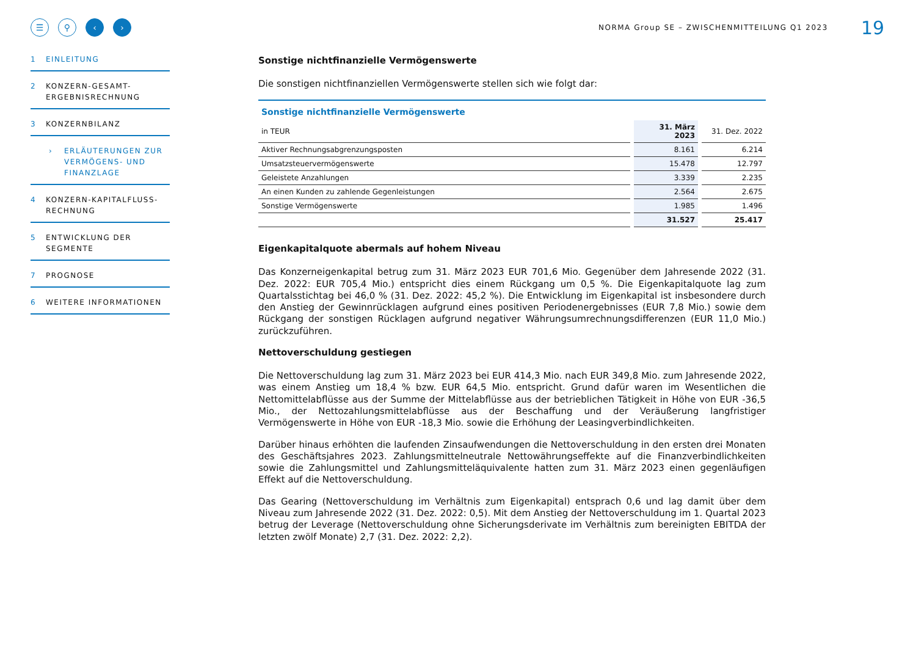☰ ⚲ ‹ ›
1 EINLEITUNG
2 KONZERN-GESAMT-ERGEBNISRECHNUNG
3 KONZERNBILANZ
› ERLÄUTERUNGEN ZUR VERMÖGENS- UND FINANZLAGE
4 KONZERN-KAPITALFLUSS-RECHNUNG
5 ENTWICKLUNG DER SEGMENTE
7 PROGNOSE
6 WEITERE INFORMATIONEN
NORMA Group SE – ZWISCHENMITTEILUNG Q1 2023
19
Sonstige nichtfinanzielle Vermögenswerte
Die sonstigen nichtfinanziellen Vermögenswerte stellen sich wie folgt dar:
Sonstige nichtfinanzielle Vermögenswerte
| in TEUR | 31. März 2023 | 31. Dez. 2022 |
| --- | --- | --- |
| Aktiver Rechnungsabgrenzungsposten | 8.161 | 6.214 |
| Umsatzsteuervermögenswerte | 15.478 | 12.797 |
| Geleistete Anzahlungen | 3.339 | 2.235 |
| An einen Kunden zu zahlende Gegenleistungen | 2.564 | 2.675 |
| Sonstige Vermögenswerte | 1.985 | 1.496 |
| | 31.527 | 25.417 |
Eigenkapitalquote abermals auf hohem Niveau
Das Konzerneigenkapital betrug zum 31. März 2023 EUR 701,6 Mio. Gegenüber dem Jahresende 2022 (31. Dez. 2022: EUR 705,4 Mio.) entspricht dies einem Rückgang um 0,5 %. Die Eigenkapitalquote lag zum Quartalsstichtag bei 46,0 % (31. Dez. 2022: 45,2 %). Die Entwicklung im Eigenkapital ist insbesondere durch den Anstieg der Gewinnrücklagen aufgrund eines positiven Periodenergebnisses (EUR 7,8 Mio.) sowie dem Rückgang der sonstigen Rücklagen aufgrund negativer Währungsumrechnungsdifferenzen (EUR 11,0 Mio.) zurückzuführen.
Nettoverschuldung gestiegen
Die Nettoverschuldung lag zum 31. März 2023 bei EUR 414,3 Mio. nach EUR 349,8 Mio. zum Jahresende 2022, was einem Anstieg um 18,4 % bzw. EUR 64,5 Mio. entspricht. Grund dafür waren im Wesentlichen die Nettomittelabflüsse aus der Summe der Mittelabflüsse aus der betrieblichen Tätigkeit in Höhe von EUR -36,5 Mio., der Nettozahlungsmittelabflüsse aus der Beschaffung und der Veräußerung langfristiger Vermögenswerte in Höhe von EUR -18,3 Mio. sowie die Erhöhung der Leasingverbindlichkeiten.
Darüber hinaus erhöhten die laufenden Zinsaufwendungen die Nettoverschuldung in den ersten drei Monaten des Geschäftsjahres 2023. Zahlungsmittelneutrale Nettowährungseffekte auf die Finanzverbindlichkeiten sowie die Zahlungsmittel und Zahlungsmitteläquivalente hatten zum 31. März 2023 einen gegenläufigen Effekt auf die Nettoverschuldung.
Das Gearing (Nettoverschuldung im Verhältnis zum Eigenkapital) entsprach 0,6 und lag damit über dem Niveau zum Jahresende 2022 (31. Dez. 2022: 0,5). Mit dem Anstieg der Nettoverschuldung im 1. Quartal 2023 betrug der Leverage (Nettoverschuldung ohne Sicherungsderivate im Verhältnis zum bereinigten EBITDA der letzten zwölf Monate) 2,7 (31. Dez. 2022: 2,2).